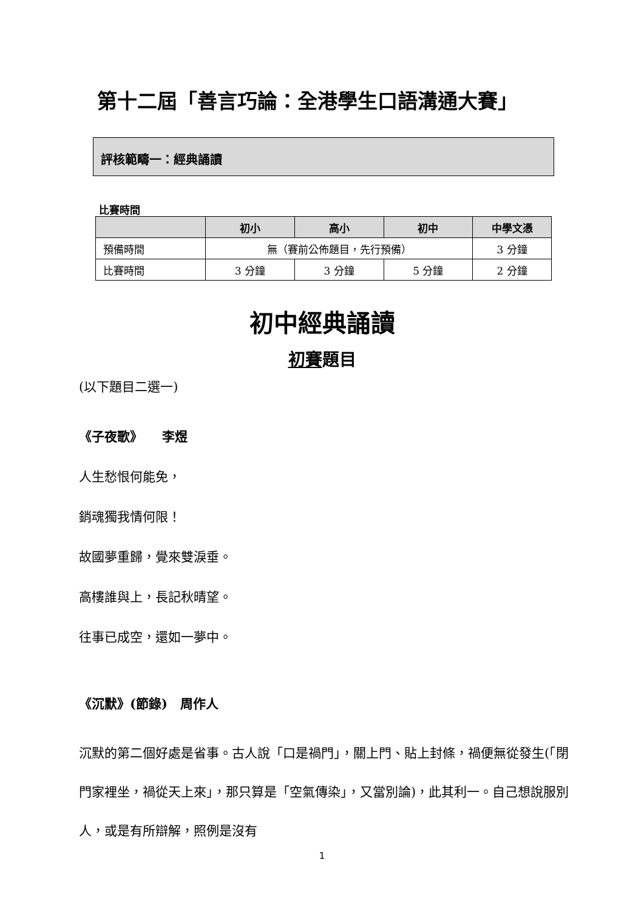第十二屆「善言巧論：全港學生口語溝通大賽」
評核範疇一：經典誦讀
比賽時間
| | 初小 | 高小 | 初中 | 中學文憑 |
| --- | --- | --- | --- | --- |
| 預備時間 | 無（賽前公佈題目，先行預備） | | | 3 分鐘 |
| 比賽時間 | 3 分鐘 | 3 分鐘 | 5 分鐘 | 2 分鐘 |
初中經典誦讀
初賽題目
(以下題目二選一)
《子夜歌》　　李煜
人生愁恨何能免，
銷魂獨我情何限！
故國夢重歸，覺來雙淚垂。
高樓誰與上，長記秋晴望。
往事已成空，還如一夢中。
《沉默》(節錄)　周作人
沉默的第二個好處是省事。古人說「口是禍門」，關上門、貼上封條，禍便無從發生(「閉門家裡坐，禍從天上來」，那只算是「空氣傳染」，又當別論)，此其利一。自己想說服別人，或是有所辯解，照例是沒有
1